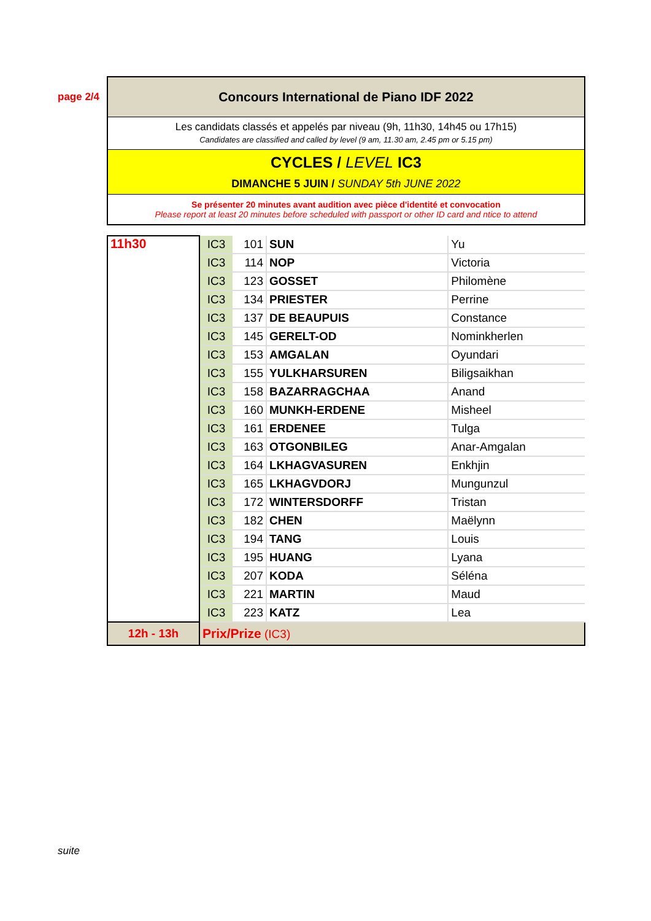page 2/4
Concours International de Piano IDF 2022
Les candidats classés et appelés par niveau (9h, 11h30, 14h45 ou 17h15)
Candidates are classified and called by level (9 am, 11.30 am, 2.45 pm or 5.15 pm)
CYCLES / LEVEL IC3
DIMANCHE 5 JUIN / SUNDAY 5th JUNE 2022
Se présenter 20 minutes avant audition avec pièce d'identité et convocation
Please report at least 20 minutes before scheduled with passport or other ID card and ntice to attend
| 11h30 | IC3 | 101 | SUN | Yu |
| | IC3 | 114 | NOP | Victoria |
| | IC3 | 123 | GOSSET | Philomène |
| | IC3 | 134 | PRIESTER | Perrine |
| | IC3 | 137 | DE BEAUPUIS | Constance |
| | IC3 | 145 | GERELT-OD | Nominkherlen |
| | IC3 | 153 | AMGALAN | Oyundari |
| | IC3 | 155 | YULKHARSUREN | Biligsaikhan |
| | IC3 | 158 | BAZARRAGCHAA | Anand |
| | IC3 | 160 | MUNKH-ERDENE | Misheel |
| | IC3 | 161 | ERDENEE | Tulga |
| | IC3 | 163 | OTGONBILEG | Anar-Amgalan |
| | IC3 | 164 | LKHAGVASUREN | Enkhjin |
| | IC3 | 165 | LKHAGVDORJ | Mungunzul |
| | IC3 | 172 | WINTERSDORFF | Tristan |
| | IC3 | 182 | CHEN | Maëlynn |
| | IC3 | 194 | TANG | Louis |
| | IC3 | 195 | HUANG | Lyana |
| | IC3 | 207 | KODA | Séléna |
| | IC3 | 221 | MARTIN | Maud |
| | IC3 | 223 | KATZ | Lea |
| 12h - 13h | Prix/Prize (IC3) | | | |
suite